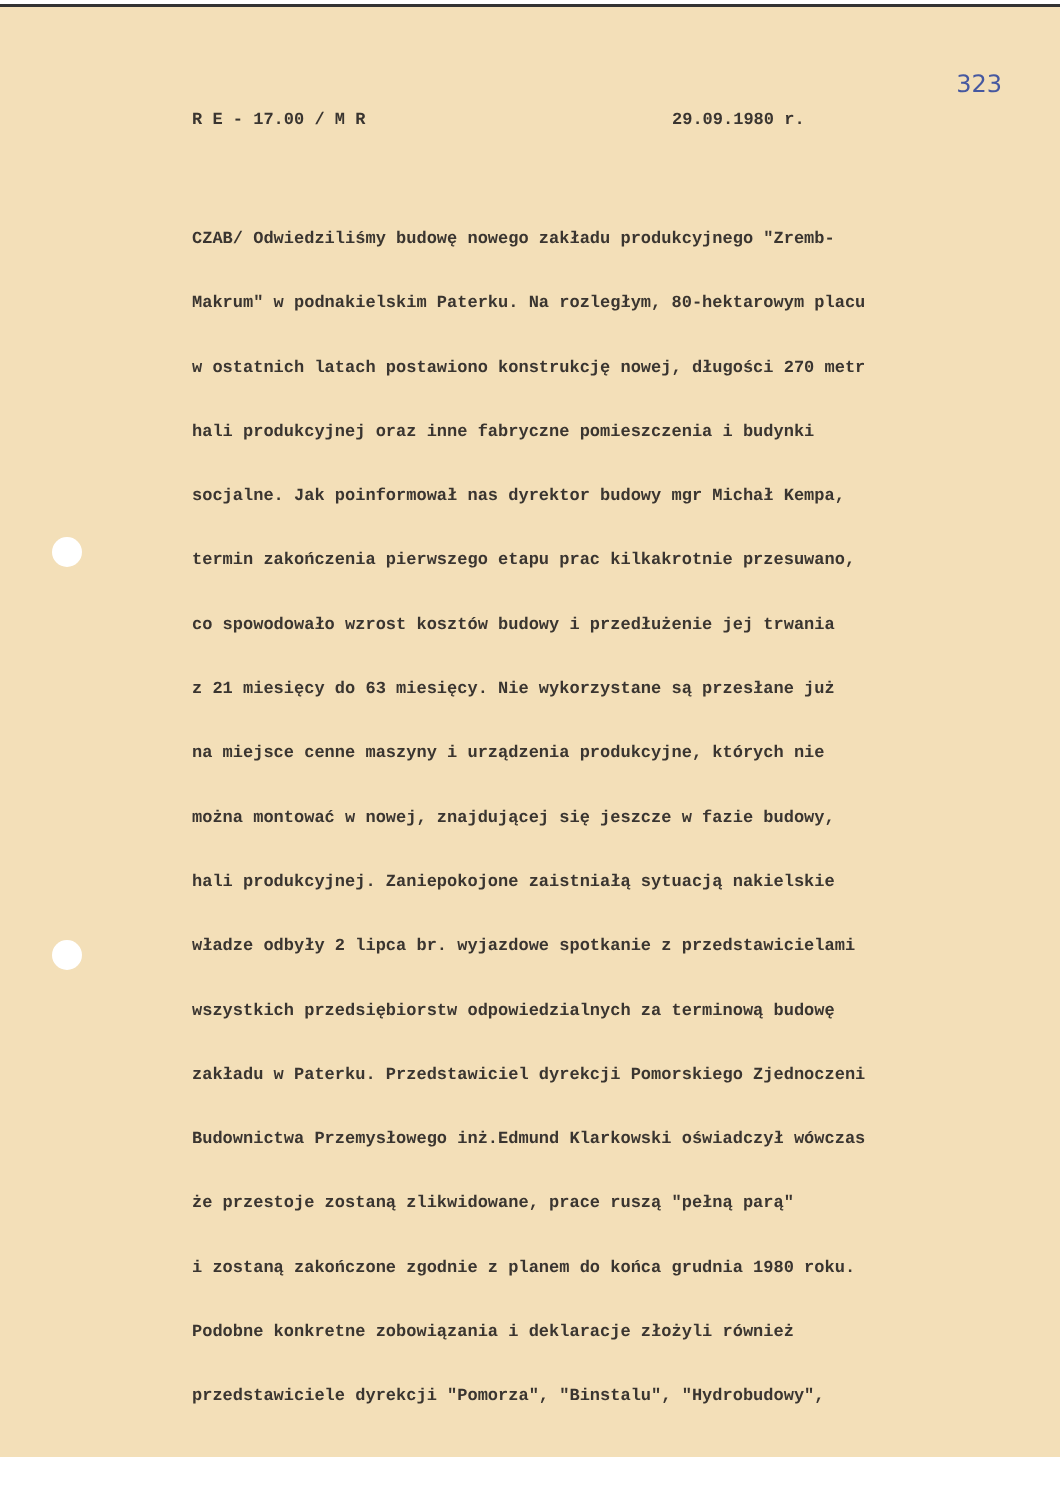323
R E - 17.00 / M R 29.09.1980 r.
CZAB/ Odwiedziliśmy budowę nowego zakładu produkcyjnego "Zremb-
Makrum" w podnakielskim Paterku. Na rozległym, 80-hektarowym placu
w ostatnich latach postawiono konstrukcję nowej, długości 270 metr
hali produkcyjnej oraz inne fabryczne pomieszczenia i budynki
socjalne. Jak poinformował nas dyrektor budowy mgr Michał Kempa,
termin zakończenia pierwszego etapu prac kilkakrotnie przesuwano,
co spowodowało wzrost kosztów budowy i przedłużenie jej trwania
z 21 miesięcy do 63 miesięcy. Nie wykorzystane są przesłane już
na miejsce cenne maszyny i urządzenia produkcyjne, których nie
można montować w nowej, znajdującej się jeszcze w fazie budowy,
hali produkcyjnej. Zaniepokojone zaistniałą sytuacją nakielskie
władze odbyły 2 lipca br. wyjazdowe spotkanie z przedstawicielami
wszystkich przedsiębiorstw odpowiedzialnych za terminową budowę
zakładu w Paterku. Przedstawiciel dyrekcji Pomorskiego Zjednoczeni
Budownictwa Przemysłowego inż.Edmund Klarkowski oświadczył wówczas
że przestoje zostaną zlikwidowane, prace ruszą "pełną parą"
i zostaną zakończone zgodnie z planem do końca grudnia 1980 roku.
Podobne konkretne zobowiązania i deklaracje złożyli również
przedstawiciele dyrekcji "Pomorza", "Binstalu", "Hydrobudowy",